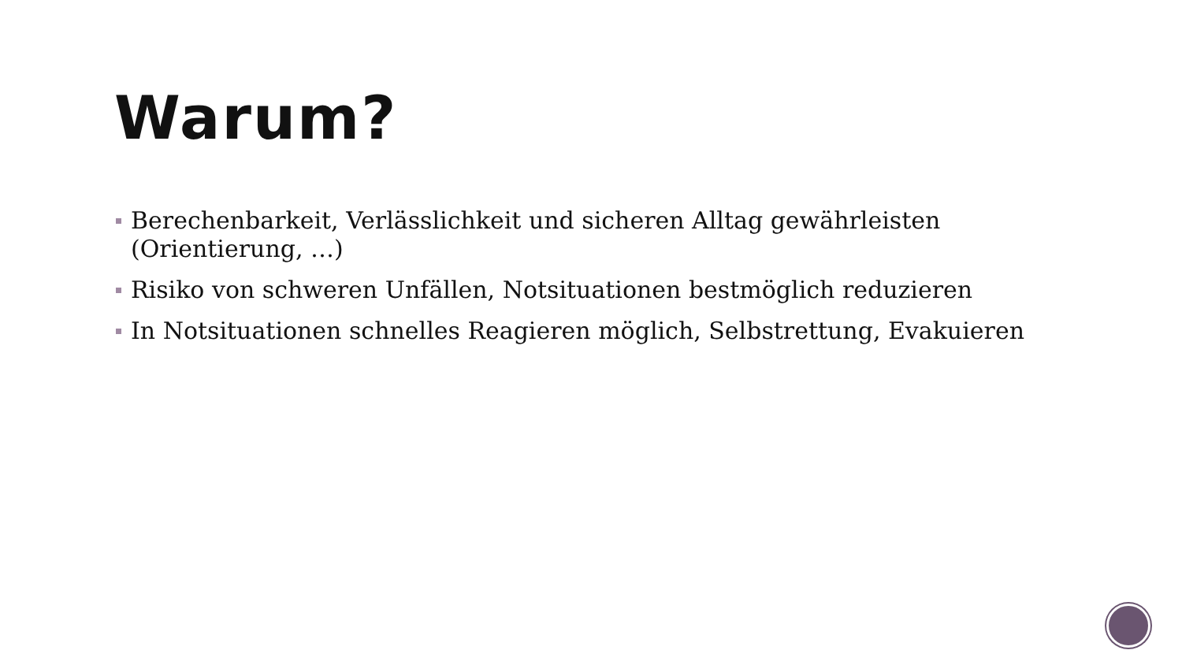Warum?
Berechenbarkeit, Verlässlichkeit und sicheren Alltag gewährleisten (Orientierung, …)
Risiko von schweren Unfällen, Notsituationen bestmöglich reduzieren
In Notsituationen schnelles Reagieren möglich, Selbstrettung, Evakuieren